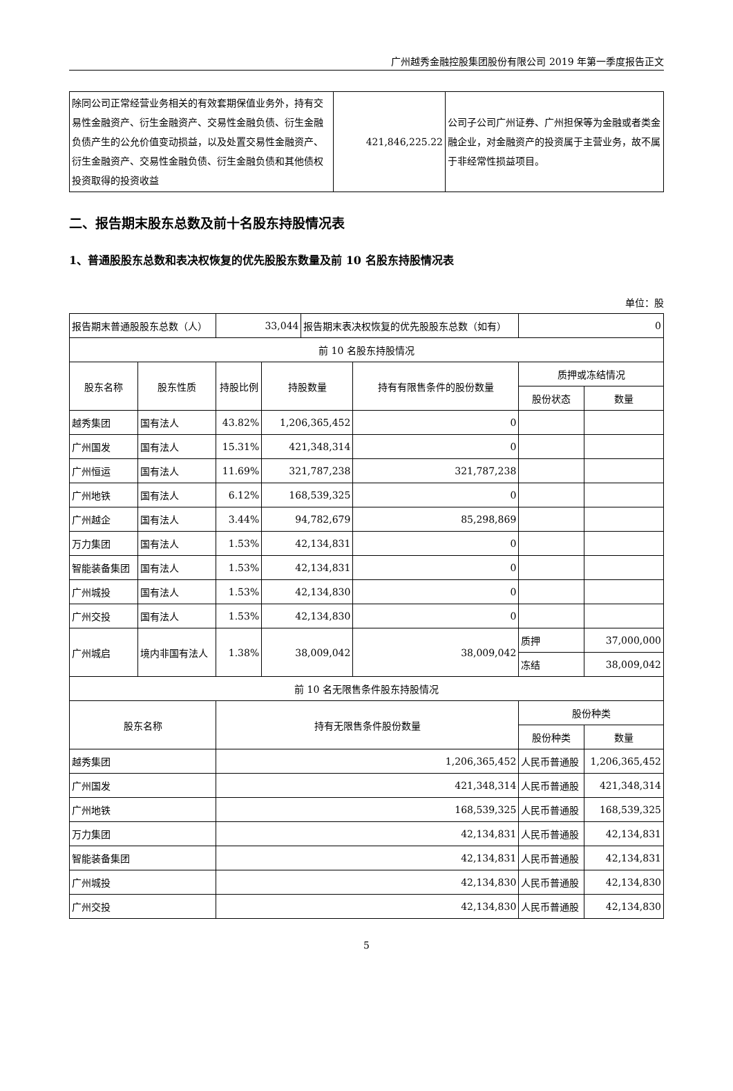广州越秀金融控股集团股份有限公司 2019 年第一季度报告正文
| 除同公司正常经营业务相关的有效套期保值业务外，持有交易性金融资产、衍生金融资产、交易性金融负债、衍生金融负债产生的公允价值变动损益，以及处置交易性金融资产、衍生金融资产、交易性金融负债、衍生金融负债和其他债权投资取得的投资收益 | 421,846,225.22 | 公司子公司广州证券、广州担保等为金融或者类金融企业，对金融资产的投资属于主营业务，故不属于非经常性损益项目。 |
二、报告期末股东总数及前十名股东持股情况表
1、普通股股东总数和表决权恢复的优先股股东数量及前 10 名股东持股情况表
单位：股
| 报告期末普通股股东总数（人） | | 33,044 | | 报告期末表决权恢复的优先股股东总数（如有） | | 0 | |
| 前 10 名股东持股情况 | | | | | | | |
| 股东名称 | 股东性质 | 持股比例 | 持股数量 | | 持有有限售条件的股份数量 | 质押或冻结情况 | |
| | | | | | | 股份状态 | 数量 |
| 越秀集团 | 国有法人 | 43.82% | 1,206,365,452 | | 0 | | |
| 广州国发 | 国有法人 | 15.31% | 421,348,314 | | 0 | | |
| 广州恒运 | 国有法人 | 11.69% | 321,787,238 | | 321,787,238 | | |
| 广州地铁 | 国有法人 | 6.12% | 168,539,325 | | 0 | | |
| 广州越企 | 国有法人 | 3.44% | 94,782,679 | | 85,298,869 | | |
| 万力集团 | 国有法人 | 1.53% | 42,134,831 | | 0 | | |
| 智能装备集团 | 国有法人 | 1.53% | 42,134,831 | | 0 | | |
| 广州城投 | 国有法人 | 1.53% | 42,134,830 | | 0 | | |
| 广州交投 | 国有法人 | 1.53% | 42,134,830 | | 0 | | |
| 广州城启 | 境内非国有法人 | 1.38% | 38,009,042 | | 38,009,042 | 质押 | 37,000,000 |
| | | | | | | 冻结 | 38,009,042 |
| 前 10 名无限售条件股东持股情况 | | | | | | | |
| 股东名称 | | 持有无限售条件股份数量 | | | | 股份种类 | |
| | | | | | | 股份种类 | 数量 |
| 越秀集团 | | 1,206,365,452 | | | | 人民币普通股 | 1,206,365,452 |
| 广州国发 | | 421,348,314 | | | | 人民币普通股 | 421,348,314 |
| 广州地铁 | | 168,539,325 | | | | 人民币普通股 | 168,539,325 |
| 万力集团 | | 42,134,831 | | | | 人民币普通股 | 42,134,831 |
| 智能装备集团 | | 42,134,831 | | | | 人民币普通股 | 42,134,831 |
| 广州城投 | | 42,134,830 | | | | 人民币普通股 | 42,134,830 |
| 广州交投 | | 42,134,830 | | | | 人民币普通股 | 42,134,830 |
5